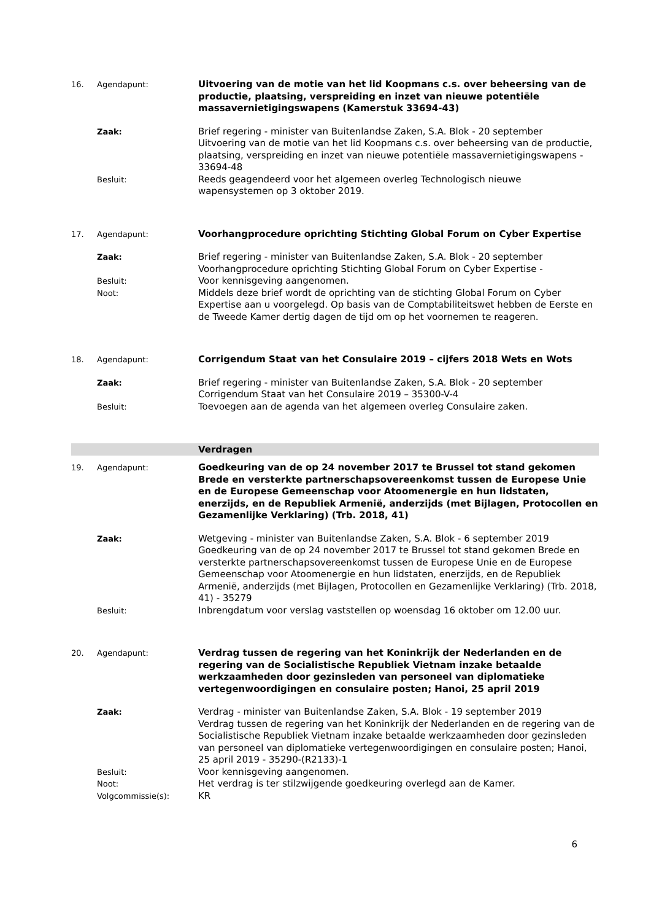16. Agendapunt:
Uitvoering van de motie van het lid Koopmans c.s. over beheersing van de productie, plaatsing, verspreiding en inzet van nieuwe potentiële massavernietigingswapens (Kamerstuk 33694-43)
Zaak:
Brief regering - minister van Buitenlandse Zaken, S.A. Blok - 20 september
Uitvoering van de motie van het lid Koopmans c.s. over beheersing van de productie, plaatsing, verspreiding en inzet van nieuwe potentiële massavernietigingswapens - 33694-48
Besluit:
Reeds geagendeerd voor het algemeen overleg Technologisch nieuwe wapensystemen op 3 oktober 2019.
17. Agendapunt:
Voorhangprocedure oprichting Stichting Global Forum on Cyber Expertise
Zaak:
Brief regering - minister van Buitenlandse Zaken, S.A. Blok - 20 september
Voorhangprocedure oprichting Stichting Global Forum on Cyber Expertise -
Besluit:
Voor kennisgeving aangenomen.
Noot:
Middels deze brief wordt de oprichting van de stichting Global Forum on Cyber Expertise aan u voorgelegd. Op basis van de Comptabiliteitswet hebben de Eerste en de Tweede Kamer dertig dagen de tijd om op het voornemen te reageren.
18. Agendapunt:
Corrigendum Staat van het Consulaire 2019 – cijfers 2018 Wets en Wots
Zaak:
Brief regering - minister van Buitenlandse Zaken, S.A. Blok - 20 september
Corrigendum Staat van het Consulaire 2019 – 35300-V-4
Besluit:
Toevoegen aan de agenda van het algemeen overleg Consulaire zaken.
Verdragen
19. Agendapunt:
Goedkeuring van de op 24 november 2017 te Brussel tot stand gekomen Brede en versterkte partnerschapsovereenkomst tussen de Europese Unie en de Europese Gemeenschap voor Atoomenergie en hun lidstaten, enerzijds, en de Republiek Armenië, anderzijds (met Bijlagen, Protocollen en Gezamenlijke Verklaring) (Trb. 2018, 41)
Zaak:
Wetgeving - minister van Buitenlandse Zaken, S.A. Blok - 6 september 2019
Goedkeuring van de op 24 november 2017 te Brussel tot stand gekomen Brede en versterkte partnerschapsovereenkomst tussen de Europese Unie en de Europese Gemeenschap voor Atoomenergie en hun lidstaten, enerzijds, en de Republiek Armenië, anderzijds (met Bijlagen, Protocollen en Gezamenlijke Verklaring) (Trb. 2018, 41) - 35279
Besluit:
Inbrengdatum voor verslag vaststellen op woensdag 16 oktober om 12.00 uur.
20. Agendapunt:
Verdrag tussen de regering van het Koninkrijk der Nederlanden en de regering van de Socialistische Republiek Vietnam inzake betaalde werkzaamheden door gezinsleden van personeel van diplomatieke vertegenwoordigingen en consulaire posten; Hanoi, 25 april 2019
Zaak:
Verdrag - minister van Buitenlandse Zaken, S.A. Blok - 19 september 2019
Verdrag tussen de regering van het Koninkrijk der Nederlanden en de regering van de Socialistische Republiek Vietnam inzake betaalde werkzaamheden door gezinsleden van personeel van diplomatieke vertegenwoordigingen en consulaire posten; Hanoi, 25 april 2019 - 35290-(R2133)-1
Besluit:
Voor kennisgeving aangenomen.
Noot:
Het verdrag is ter stilzwijgende goedkeuring overlegd aan de Kamer.
Volgcommissie(s):
KR
6